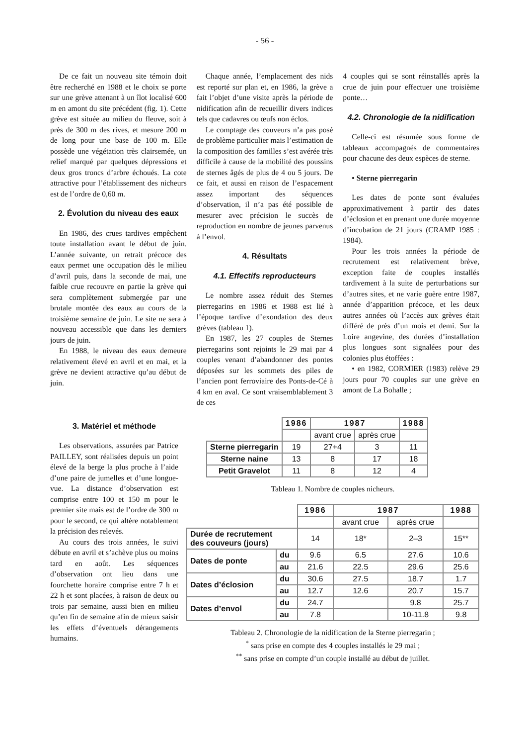- 56 -
De ce fait un nouveau site témoin doit être recherché en 1988 et le choix se porte sur une grève attenant à un îlot localisé 600 m en amont du site précédent (fig. 1). Cette grève est située au milieu du fleuve, soit à près de 300 m des rives, et mesure 200 m de long pour une base de 100 m. Elle possède une végétation très clairsemée, un relief marqué par quelques dépressions et deux gros troncs d’arbre échoués. La cote attractive pour l’établissement des nicheurs est de l’ordre de 0,60 m.
2. Évolution du niveau des eaux
En 1986, des crues tardives empêchent toute installation avant le début de juin. L’année suivante, un retrait précoce des eaux permet une occupation dès le milieu d’avril puis, dans la seconde de mai, une faible crue recouvre en partie la grève qui sera complètement submergée par une brutale montée des eaux au cours de la troisième semaine de juin. Le site ne sera à nouveau accessible que dans les derniers jours de juin.
En 1988, le niveau des eaux demeure relativement élevé en avril et en mai, et la grève ne devient attractive qu’au début de juin.
Chaque année, l’emplacement des nids est reporté sur plan et, en 1986, la grève a fait l’objet d’une visite après la période de nidification afin de recueillir divers indices tels que cadavres ou œufs non éclos.
Le comptage des couveurs n’a pas posé de problème particulier mais l’estimation de la composition des familles s’est avérée très difficile à cause de la mobilité des poussins de sternes âgés de plus de 4 ou 5 jours. De ce fait, et aussi en raison de l’espacement assez important des séquences d’observation, il n’a pas été possible de mesurer avec précision le succès de reproduction en nombre de jeunes parvenus à l’envol.
4. Résultats
4.1. Effectifs reproducteurs
Le nombre assez réduit des Sternes pierregarins en 1986 et 1988 est lié à l’époque tardive d’exondation des deux grèves (tableau 1).
En 1987, les 27 couples de Sternes pierregarins sont rejoints le 29 mai par 4 couples venant d’abandonner des pontes déposées sur les sommets des piles de l’ancien pont ferroviaire des Ponts-de-Cé à 4 km en aval. Ce sont vraisemblablement 3 de ces
4 couples qui se sont réinstallés après la crue de juin pour effectuer une troisième ponte…
4.2. Chronologie de la nidification
Celle-ci est résumée sous forme de tableaux accompagnés de commentaires pour chacune des deux espèces de sterne.
• Sterne pierregarin
Les dates de ponte sont évaluées approximativement à partir des dates d’éclosion et en prenant une durée moyenne d’incubation de 21 jours (CRAMP 1985 : 1984).
Pour les trois années la période de recrutement est relativement brève, exception faite de couples installés tardivement à la suite de perturbations sur d’autres sites, et ne varie guère entre 1987, année d’apparition précoce, et les deux autres années où l’accès aux grèves était différé de près d’un mois et demi. Sur la Loire angevine, des durées d’installation plus longues sont signalées pour des colonies plus étoffées :
• en 1982, CORMIER (1983) relève 29 jours pour 70 couples sur une grève en amont de La Bohalle ;
3. Matériel et méthode
Les observations, assurées par Patrice PAILLEY, sont réalisées depuis un point élevé de la berge la plus proche à l’aide d’une paire de jumelles et d’une longue-vue. La distance d’observation est comprise entre 100 et 150 m pour le premier site mais est de l’ordre de 300 m pour le second, ce qui altère notablement la précision des relevés.
Au cours des trois années, le suivi débute en avril et s’achève plus ou moins tard en août. Les séquences d’observation ont lieu dans une fourchette horaire comprise entre 7 h et 22 h et sont placées, à raison de deux ou trois par semaine, aussi bien en milieu qu’en fin de semaine afin de mieux saisir les effets d’éventuels dérangements humains.
| | 1986 | 1987 | | 1988 |
| | | avant crue | après crue | |
| Sterne pierregarin | 19 | 27+4 | 3 | 11 |
| Sterne naine | 13 | 8 | 17 | 18 |
| Petit Gravelot | 11 | 8 | 12 | 4 |
Tableau 1. Nombre de couples nicheurs.
| | | 1986 | 1987 | | 1988 |
| | | | avant crue | après crue | |
| Durée de recrutement des couveurs (jours) | | 14 | 18* | 2–3 | 15** |
| Dates de ponte | du | 9.6 | 6.5 | 27.6 | 10.6 |
| | au | 21.6 | 22.5 | 29.6 | 25.6 |
| Dates d’éclosion | du | 30.6 | 27.5 | 18.7 | 1.7 |
| | au | 12.7 | 12.6 | 20.7 | 15.7 |
| Dates d’envol | du | 24.7 | | 9.8 | 25.7 |
| | au | 7.8 | | 10-11.8 | 9.8 |
Tableau 2. Chronologie de la nidification de la Sterne pierregarin ;
<sup>*</sup> sans prise en compte des 4 couples installés le 29 mai ;
<sup>**</sup> sans prise en compte d’un couple installé au début de juillet.